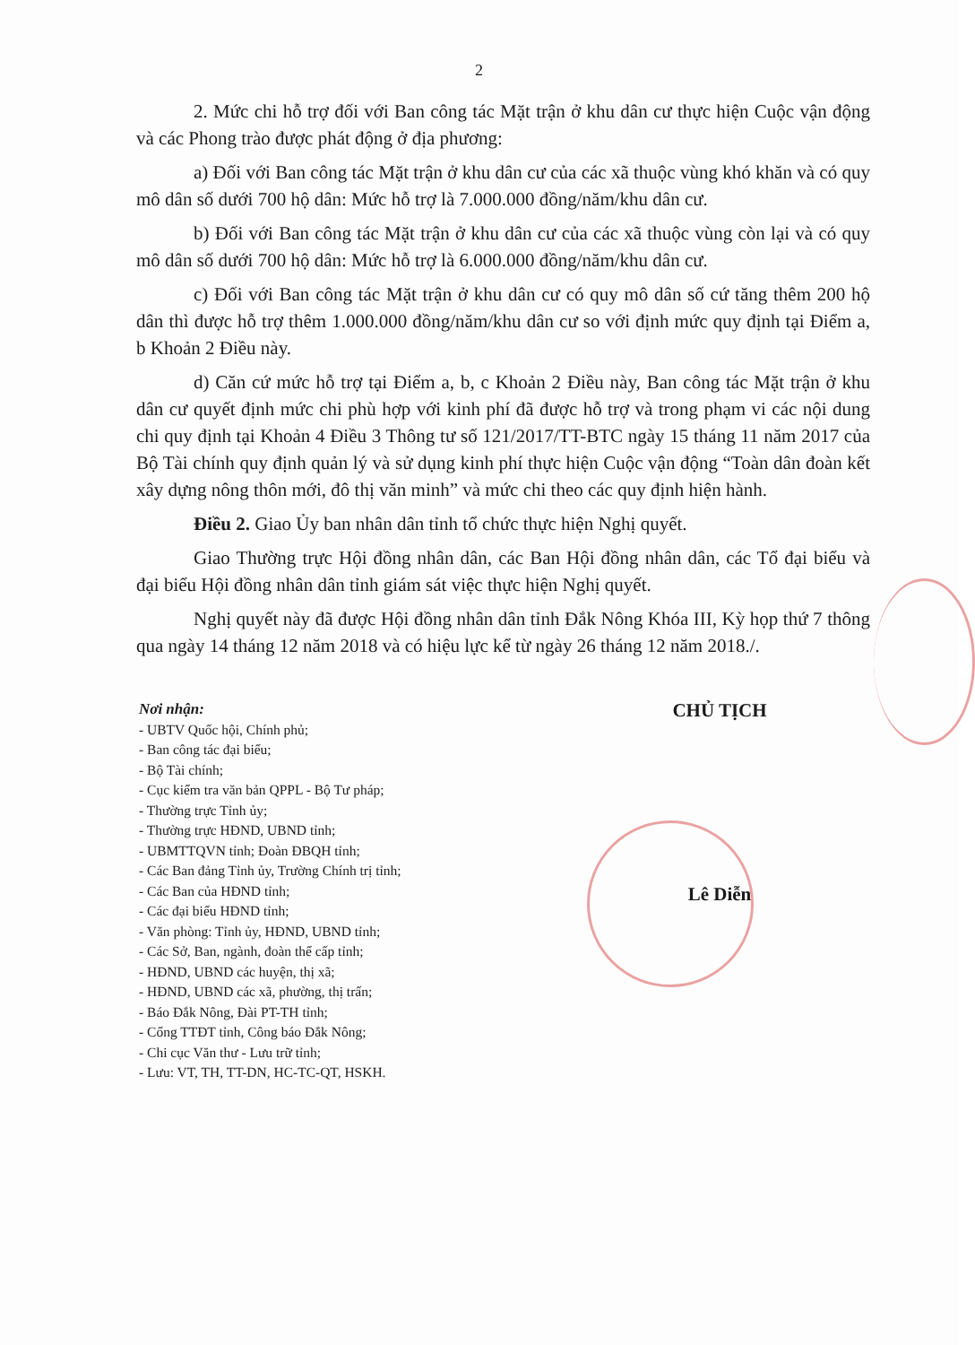2
2. Mức chi hỗ trợ đối với Ban công tác Mặt trận ở khu dân cư thực hiện Cuộc vận động và các Phong trào được phát động ở địa phương:
a) Đối với Ban công tác Mặt trận ở khu dân cư của các xã thuộc vùng khó khăn và có quy mô dân số dưới 700 hộ dân: Mức hỗ trợ là 7.000.000 đồng/năm/khu dân cư.
b) Đối với Ban công tác Mặt trận ở khu dân cư của các xã thuộc vùng còn lại và có quy mô dân số dưới 700 hộ dân: Mức hỗ trợ là 6.000.000 đồng/năm/khu dân cư.
c) Đối với Ban công tác Mặt trận ở khu dân cư có quy mô dân số cứ tăng thêm 200 hộ dân thì được hỗ trợ thêm 1.000.000 đồng/năm/khu dân cư so với định mức quy định tại Điểm a, b Khoản 2 Điều này.
d) Căn cứ mức hỗ trợ tại Điểm a, b, c Khoản 2 Điều này, Ban công tác Mặt trận ở khu dân cư quyết định mức chi phù hợp với kinh phí đã được hỗ trợ và trong phạm vi các nội dung chi quy định tại Khoản 4 Điều 3 Thông tư số 121/2017/TT-BTC ngày 15 tháng 11 năm 2017 của Bộ Tài chính quy định quản lý và sử dụng kinh phí thực hiện Cuộc vận động “Toàn dân đoàn kết xây dựng nông thôn mới, đô thị văn minh” và mức chi theo các quy định hiện hành.
Điều 2. Giao Ủy ban nhân dân tỉnh tổ chức thực hiện Nghị quyết.
Giao Thường trực Hội đồng nhân dân, các Ban Hội đồng nhân dân, các Tổ đại biểu và đại biểu Hội đồng nhân dân tỉnh giám sát việc thực hiện Nghị quyết.
Nghị quyết này đã được Hội đồng nhân dân tỉnh Đắk Nông Khóa III, Kỳ họp thứ 7 thông qua ngày 14 tháng 12 năm 2018 và có hiệu lực kể từ ngày 26 tháng 12 năm 2018./.
Nơi nhận:
- UBTV Quốc hội, Chính phủ;
- Ban công tác đại biểu;
- Bộ Tài chính;
- Cục kiểm tra văn bản QPPL - Bộ Tư pháp;
- Thường trực Tỉnh ủy;
- Thường trực HĐND, UBND tỉnh;
- UBMTTQVN tỉnh; Đoàn ĐBQH tỉnh;
- Các Ban đảng Tỉnh ủy, Trường Chính trị tỉnh;
- Các Ban của HĐND tỉnh;
- Các đại biểu HĐND tỉnh;
- Văn phòng: Tỉnh ủy, HĐND, UBND tỉnh;
- Các Sở, Ban, ngành, đoàn thể cấp tỉnh;
- HĐND, UBND các huyện, thị xã;
- HĐND, UBND các xã, phường, thị trấn;
- Báo Đắk Nông, Đài PT-TH tỉnh;
- Cổng TTĐT tỉnh, Công báo Đắk Nông;
- Chi cục Văn thư - Lưu trữ tỉnh;
- Lưu: VT, TH, TT-DN, HC-TC-QT, HSKH.
CHỦ TỊCH
Lê Diễn